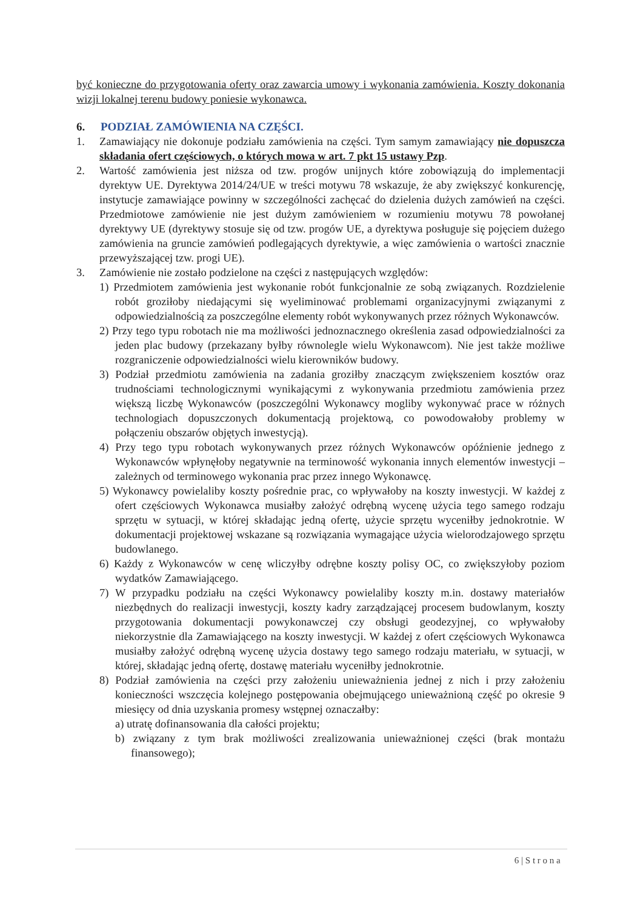być konieczne do przygotowania oferty oraz zawarcia umowy i wykonania zamówienia. Koszty dokonania wizji lokalnej terenu budowy poniesie wykonawca.
6. PODZIAŁ ZAMÓWIENIA NA CZĘŚCI.
1. Zamawiający nie dokonuje podziału zamówienia na części. Tym samym zamawiający nie dopuszcza składania ofert częściowych, o których mowa w art. 7 pkt 15 ustawy Pzp.
2. Wartość zamówienia jest niższa od tzw. progów unijnych które zobowiązują do implementacji dyrektyw UE. Dyrektywa 2014/24/UE w treści motywu 78 wskazuje, że aby zwiększyć konkurencję, instytucje zamawiające powinny w szczególności zachęcać do dzielenia dużych zamówień na części. Przedmiotowe zamówienie nie jest dużym zamówieniem w rozumieniu motywu 78 powołanej dyrektywy UE (dyrektywy stosuje się od tzw. progów UE, a dyrektywa posługuje się pojęciem dużego zamówienia na gruncie zamówień podlegających dyrektywie, a więc zamówienia o wartości znacznie przewyższającej tzw. progi UE).
3. Zamówienie nie zostało podzielone na części z następujących względów:
1) Przedmiotem zamówienia jest wykonanie robót funkcjonalnie ze sobą związanych. Rozdzielenie robót groziłoby niedającymi się wyeliminować problemami organizacyjnymi związanymi z odpowiedzialnością za poszczególne elementy robót wykonywanych przez różnych Wykonawców.
2) Przy tego typu robotach nie ma możliwości jednoznacznego określenia zasad odpowiedzialności za jeden plac budowy (przekazany byłby równolegle wielu Wykonawcom). Nie jest także możliwe rozgraniczenie odpowiedzialności wielu kierowników budowy.
3) Podział przedmiotu zamówienia na zadania groziłby znaczącym zwiększeniem kosztów oraz trudnościami technologicznymi wynikającymi z wykonywania przedmiotu zamówienia przez większą liczbę Wykonawców (poszczególni Wykonawcy mogliby wykonywać prace w różnych technologiach dopuszczonych dokumentacją projektową, co powodowałoby problemy w połączeniu obszarów objętych inwestycją).
4) Przy tego typu robotach wykonywanych przez różnych Wykonawców opóźnienie jednego z Wykonawców wpłynęłoby negatywnie na terminowość wykonania innych elementów inwestycji – zależnych od terminowego wykonania prac przez innego Wykonawcę.
5) Wykonawcy powielaliby koszty pośrednie prac, co wpływałoby na koszty inwestycji. W każdej z ofert częściowych Wykonawca musiałby założyć odrębną wycenę użycia tego samego rodzaju sprzętu w sytuacji, w której składając jedną ofertę, użycie sprzętu wyceniłby jednokrotnie. W dokumentacji projektowej wskazane są rozwiązania wymagające użycia wielorodzajowego sprzętu budowlanego.
6) Każdy z Wykonawców w cenę wliczyłby odrębne koszty polisy OC, co zwiększyłoby poziom wydatków Zamawiającego.
7) W przypadku podziału na części Wykonawcy powielaliby koszty m.in. dostawy materiałów niezbędnych do realizacji inwestycji, koszty kadry zarządzającej procesem budowlanym, koszty przygotowania dokumentacji powykonawczej czy obsługi geodezyjnej, co wpływałoby niekorzystnie dla Zamawiającego na koszty inwestycji. W każdej z ofert częściowych Wykonawca musiałby założyć odrębną wycenę użycia dostawy tego samego rodzaju materiału, w sytuacji, w której, składając jedną ofertę, dostawę materiału wyceniłby jednokrotnie.
8) Podział zamówienia na części przy założeniu unieważnienia jednej z nich i przy założeniu konieczności wszczęcia kolejnego postępowania obejmującego unieważnioną część po okresie 9 miesięcy od dnia uzyskania promesy wstępnej oznaczałby:
a) utratę dofinansowania dla całości projektu;
b) związany z tym brak możliwości zrealizowania unieważnionej części (brak montażu finansowego);
6 | S t r o n a